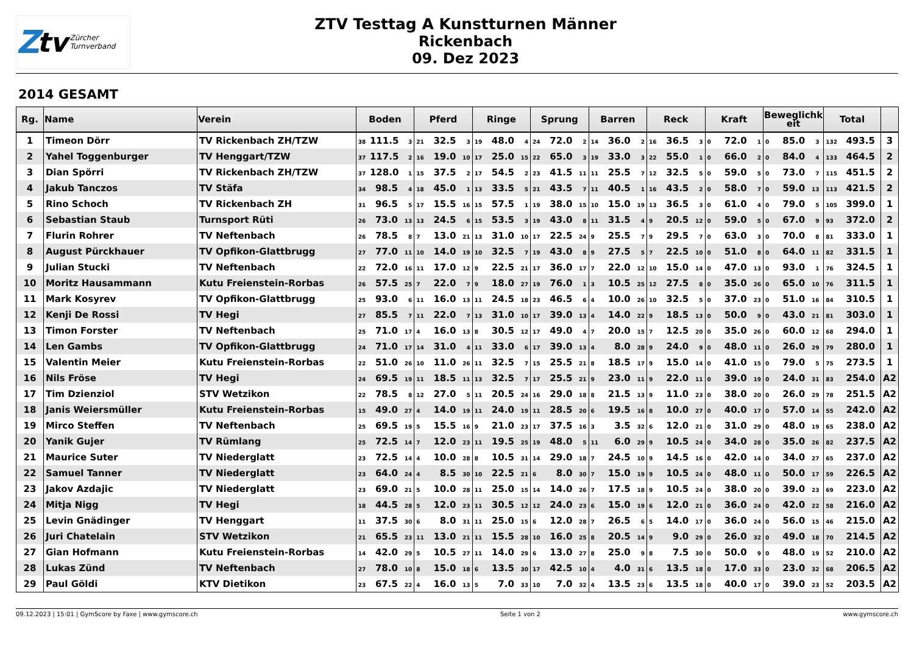Ztv Zürcher
Turnverband
ZTV Testtag A Kunstturnen Männer
Rickenbach
09. Dez 2023
2014 GESAMT
| Rg. | Name | Verein | Boden | Pferd | Ringe | Sprung | Barren | Reck | Kraft | Beweglichk eit | Total | |
| --- | --- | --- | --- | --- | --- | --- | --- | --- | --- | --- | --- | --- |
| 1 | Timeon Dörr | TV Rickenbach ZH/TZW | 38 111.5 3 | 21 32.5 3 | 19 48.0 4 | 24 72.0 2 | 14 36.0 2 | 16 36.5 3 | 0 72.0 1 | 0 85.0 3 | 132 493.5 | 3 |
| 2 | Yahel Toggenburger | TV Henggart/TZW | 37 117.5 2 | 16 19.0 10 | 17 25.0 15 | 22 65.0 3 | 19 33.0 3 | 22 55.0 1 | 0 66.0 2 | 0 84.0 4 | 133 464.5 | 2 |
| 3 | Dian Spörri | TV Rickenbach ZH/TZW | 37 128.0 1 | 15 37.5 2 | 17 54.5 2 | 23 41.5 11 | 11 25.5 7 | 12 32.5 5 | 0 59.0 5 | 0 73.0 7 | 115 451.5 | 2 |
| 4 | Jakub Tanczos | TV Stäfa | 34 98.5 4 | 18 45.0 1 | 13 33.5 5 | 21 43.5 7 | 11 40.5 1 | 16 43.5 2 | 0 58.0 7 | 0 59.0 13 | 113 421.5 | 2 |
| 5 | Rino Schoch | TV Rickenbach ZH | 31 96.5 5 | 17 15.5 16 | 15 57.5 1 | 19 38.0 15 | 10 15.0 19 | 13 36.5 3 | 0 61.0 4 | 0 79.0 5 | 105 399.0 | 1 |
| 6 | Sebastian Staub | Turnsport Rüti | 26 73.0 13 | 13 24.5 6 | 15 53.5 3 | 19 43.0 8 | 11 31.5 4 | 9 20.5 12 | 0 59.0 5 | 0 67.0 9 | 93 372.0 | 2 |
| 7 | Flurin Rohrer | TV Neftenbach | 26 78.5 8 | 7 13.0 21 | 13 31.0 10 | 17 22.5 24 | 9 25.5 7 | 9 29.5 7 | 0 63.0 3 | 0 70.0 8 | 81 333.0 | 1 |
| 8 | August Pürckhauer | TV Opfikon-Glattbrugg | 27 77.0 11 | 10 14.0 19 | 10 32.5 7 | 19 43.0 8 | 9 27.5 5 | 7 22.5 10 | 0 51.0 8 | 0 64.0 11 | 82 331.5 | 1 |
| 9 | Julian Stucki | TV Neftenbach | 22 72.0 16 | 11 17.0 12 | 9 22.5 21 | 17 36.0 17 | 7 22.0 12 | 10 15.0 14 | 0 47.0 13 | 0 93.0 1 | 76 324.5 | 1 |
| 10 | Moritz Hausammann | Kutu Freienstein-Rorbas | 26 57.5 25 | 7 22.0 7 | 9 18.0 27 | 19 76.0 1 | 3 10.5 25 | 12 27.5 8 | 0 35.0 26 | 0 65.0 10 | 76 311.5 | 1 |
| 11 | Mark Kosyrev | TV Opfikon-Glattbrugg | 25 93.0 6 | 11 16.0 13 | 11 24.5 18 | 23 46.5 6 | 4 10.0 26 | 10 32.5 5 | 0 37.0 23 | 0 51.0 16 | 84 310.5 | 1 |
| 12 | Kenji De Rossi | TV Hegi | 27 85.5 7 | 11 22.0 7 | 13 31.0 10 | 17 39.0 13 | 4 14.0 22 | 9 18.5 13 | 0 50.0 9 | 0 43.0 21 | 81 303.0 | 1 |
| 13 | Timon Forster | TV Neftenbach | 25 71.0 17 | 4 16.0 13 | 8 30.5 12 | 17 49.0 4 | 7 20.0 15 | 7 12.5 20 | 0 35.0 26 | 0 60.0 12 | 68 294.0 | 1 |
| 14 | Len Gambs | TV Opfikon-Glattbrugg | 24 71.0 17 | 14 31.0 4 | 11 33.0 6 | 17 39.0 13 | 4 8.0 28 | 9 24.0 9 | 0 48.0 11 | 0 26.0 29 | 79 280.0 | 1 |
| 15 | Valentin Meier | Kutu Freienstein-Rorbas | 22 51.0 26 | 10 11.0 26 | 11 32.5 7 | 15 25.5 21 | 8 18.5 17 | 9 15.0 14 | 0 41.0 15 | 0 79.0 5 | 75 273.5 | 1 |
| 16 | Nils Fröse | TV Hegi | 24 69.5 19 | 11 18.5 11 | 13 32.5 7 | 17 25.5 21 | 9 23.0 11 | 9 22.0 11 | 0 39.0 19 | 0 24.0 31 | 83 254.0 | A2 |
| 17 | Tim Dzienziol | STV Wetzikon | 22 78.5 8 | 12 27.0 5 | 11 20.5 24 | 16 29.0 18 | 8 21.5 13 | 9 11.0 23 | 0 38.0 20 | 0 26.0 29 | 78 251.5 | A2 |
| 18 | Janis Weiersmüller | Kutu Freienstein-Rorbas | 15 49.0 27 | 4 14.0 19 | 11 24.0 19 | 11 28.5 20 | 6 19.5 16 | 8 10.0 27 | 0 40.0 17 | 0 57.0 14 | 55 242.0 | A2 |
| 19 | Mirco Steffen | TV Neftenbach | 25 69.5 19 | 5 15.5 16 | 9 21.0 23 | 17 37.5 16 | 3 3.5 32 | 6 12.0 21 | 0 31.0 29 | 0 48.0 19 | 65 238.0 | A2 |
| 20 | Yanik Gujer | TV Rümlang | 25 72.5 14 | 7 12.0 23 | 11 19.5 25 | 19 48.0 5 | 11 6.0 29 | 9 10.5 24 | 0 34.0 28 | 0 35.0 26 | 82 237.5 | A2 |
| 21 | Maurice Suter | TV Niederglatt | 23 72.5 14 | 4 10.0 28 | 8 10.5 31 | 14 29.0 18 | 7 24.5 10 | 9 14.5 16 | 0 42.0 14 | 0 34.0 27 | 65 237.0 | A2 |
| 22 | Samuel Tanner | TV Niederglatt | 23 64.0 24 | 4 8.5 30 | 10 22.5 21 | 6 8.0 30 | 7 15.0 19 | 9 10.5 24 | 0 48.0 11 | 0 50.0 17 | 59 226.5 | A2 |
| 23 | Jakov Azdajic | TV Niederglatt | 23 69.0 21 | 5 10.0 28 | 11 25.0 15 | 14 14.0 26 | 7 17.5 18 | 9 10.5 24 | 0 38.0 20 | 0 39.0 23 | 69 223.0 | A2 |
| 24 | Mitja Nigg | TV Hegi | 18 44.5 28 | 5 12.0 23 | 11 30.5 12 | 12 24.0 23 | 6 15.0 19 | 6 12.0 21 | 0 36.0 24 | 0 42.0 22 | 58 216.0 | A2 |
| 25 | Levin Gnädinger | TV Henggart | 11 37.5 30 | 6 8.0 31 | 11 25.0 15 | 6 12.0 28 | 7 26.5 6 | 5 14.0 17 | 0 36.0 24 | 0 56.0 15 | 46 215.0 | A2 |
| 26 | Juri Chatelain | STV Wetzikon | 21 65.5 23 | 11 13.0 21 | 11 15.5 28 | 10 16.0 25 | 8 20.5 14 | 9 9.0 29 | 0 26.0 32 | 0 49.0 18 | 70 214.5 | A2 |
| 27 | Gian Hofmann | Kutu Freienstein-Rorbas | 14 42.0 29 | 5 10.5 27 | 11 14.0 29 | 6 13.0 27 | 8 25.0 9 | 8 7.5 30 | 0 50.0 9 | 0 48.0 19 | 52 210.0 | A2 |
| 28 | Lukas Zünd | TV Neftenbach | 27 78.0 10 | 8 15.0 18 | 6 13.5 30 | 17 42.5 10 | 4 4.0 31 | 6 13.5 18 | 0 17.0 33 | 0 23.0 32 | 68 206.5 | A2 |
| 29 | Paul Göldi | KTV Dietikon | 23 67.5 22 | 4 16.0 13 | 5 7.0 33 | 10 7.0 32 | 4 13.5 23 | 6 13.5 18 | 0 40.0 17 | 0 39.0 23 | 52 203.5 | A2 |
09.12.2023 | 15:01 | GymScore by Faxe | www.gymscore.ch Seite 1 von 2 www.gymscore.ch